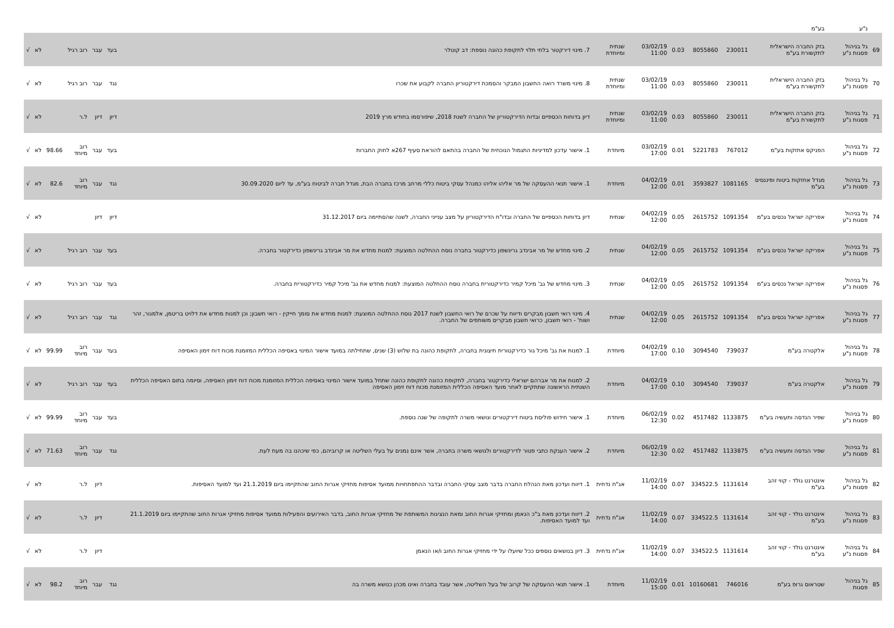| | נ"ע | בע"מ | | | | | | | | | | | | |
| 69 | גל בניהול פסגות נ"ע | בזק החברה הישראלית לתקשורת בע"מ | 230011 | 8055860 | 0.03 | 03/02/19 11:00 | שנתית ומיוחדת | 7. מינוי דירקטור בלתי תלוי לתקופת כהונה נוספת: דב קוטלר | בעד | עבר | רוב רגיל | | לא | √ |
| 70 | גל בניהול פסגות נ"ע | בזק החברה הישראלית לתקשורת בע"מ | 230011 | 8055860 | 0.03 | 03/02/19 11:00 | שנתית ומיוחדת | 8. מינוי משרד רואה החשבון המבקר והסמכת דירקטוריון החברה לקבוע את שכרו | נגד | עבר | רוב רגיל | | לא | √ |
| 71 | גל בניהול פסגות נ"ע | בזק החברה הישראלית לתקשורת בע"מ | 230011 | 8055860 | 0.03 | 03/02/19 11:00 | שנתית ומיוחדת | דיון בדוחות הכספיים ובדוח הדירקטוריון של החברה לשנת 2018, שיפורסמו בחודש מרץ 2019 | דיון | דיון | ל.ר | | לא | √ |
| 72 | גל בניהול פסגות נ"ע | הפניקס אחזקות בע"מ | 767012 | 5221783 | 0.01 | 03/02/19 17:00 | מיוחדת | 1. אישור עדכון למדיניות התגמול הנוכחית של החברה בהתאם להוראת סעיף 267א לחוק החברות | בעד | עבר | רוב מיוחד | 98.66 | לא | √ |
| 73 | גל בניהול פסגות נ"ע | מגדל אחזקות ביטוח ופיננסים בע"מ | 1081165 | 3593827 | 0.01 | 04/02/19 12:00 | מיוחדת | 1. אישור תנאי ההעסקה של מר אליהו אליהו כמנהל עסקי ביטוח כללי מרחב מרכז בחברה הבת, מגדל חברה לביטוח בע"מ, עד ליום 30.09.2020 | נגד | עבר | רוב מיוחד | 82.6 | לא | √ |
| 74 | גל בניהול פסגות נ"ע | אפריקה ישראל נכסים בע"מ | 1091354 | 2615752 | 0.05 | 04/02/19 12:00 | שנתית | דיון בדוחות הכספיים של החברה ובדו"ח הדירקטוריון על מצב ענייני החברה, לשנה שהסתיימה ביום 31.12.2017 | דיון | דיון | | | לא | √ |
| 75 | גל בניהול פסגות נ"ע | אפריקה ישראל נכסים בע"מ | 1091354 | 2615752 | 0.05 | 04/02/19 12:00 | שנתית | 2. מינוי מחדש של מר אבינדב גרינשפון כדירקטור בחברה נוסח ההחלטה המוצעת: למנות מחדש את מר אבינדב גרינשפון כדירקטור בחברה. | בעד | עבר | רוב רגיל | | לא | √ |
| 76 | גל בניהול פסגות נ"ע | אפריקה ישראל נכסים בע"מ | 1091354 | 2615752 | 0.05 | 04/02/19 12:00 | שנתית | 3. מינוי מחדש של גב' מיכל קמיר כדירקטורית בחברה נוסח ההחלטה המוצעת: למנות מחדש את גב' מיכל קמיר כדירקטורית בחברה. | בעד | עבר | רוב רגיל | | לא | √ |
| 77 | גל בניהול פסגות נ"ע | אפריקה ישראל נכסים בע"מ | 1091354 | 2615752 | 0.05 | 04/02/19 12:00 | שנתית | 4. מינוי רואי חשבון מבקרים ודיווח על שכרם של רואי החשבון לשנת 2017 נוסח ההחלטה המוצעת: למנות מחדש את סומך חייקין - רואי חשבון; וכן למנות מחדש את דלויט בריטמן, אלמגור, זהר ושות' - רואי חשבון, כרואי חשבון מבקרים משותפים של החברה. | נגד | עבר | רוב רגיל | | לא | √ |
| 78 | גל בניהול פסגות נ"ע | אלקטרה בע"מ | 739037 | 3094540 | 0.10 | 04/02/19 17:00 | מיוחדת | 1. למנות את גב' מיכל גור כדירקטורית חיצונית בחברה, לתקופת כהונה בת שלוש (3) שנים, שתחילתה במועד אישור המינוי באסיפה הכללית המזומנת מכוח דוח זימון האסיפה | בעד | עבר | רוב מיוחד | 99.99 | לא | √ |
| 79 | גל בניהול פסגות נ"ע | אלקטרה בע"מ | 739037 | 3094540 | 0.10 | 04/02/19 17:00 | מיוחדת | 2. למנות את מר אברהם ישראלי כדירקטור בחברה, לתקופת כהונה לתקופת כהונה שתחל במועד אישור המינוי באסיפה הכללית המזומנת מכוח דוח זימון האסיפה, וסיומה בתום האסיפה הכללית השנתית הראשונה שתתקיים לאחר מועד האסיפה הכללית המזומנת מכוח דוח זימון האסיפה | בעד | עבר | רוב רגיל | | לא | √ |
| 80 | גל בניהול פסגות נ"ע | שפיר הנדסה ותעשיה בע"מ | 1133875 | 4517482 | 0.02 | 06/02/19 12:30 | מיוחדת | 1. אישור חידוש פוליסת ביטוח דירקטורים ונושאי משרה לתקופה של שנה נוספת. | בעד | עבר | רוב מיוחד | 99.99 | לא | √ |
| 81 | גל בניהול פסגות נ"ע | שפיר הנדסה ותעשיה בע"מ | 1133875 | 4517482 | 0.02 | 06/02/19 12:30 | מיוחדת | 2. אישור הענקת כתבי פטור לדירקטורים ולנושאי משרה בחברה, אשר אינם נמנים על בעלי השליטה או קרוביהם, כפי שיכהנו בה מעת לעת. | נגד | עבר | רוב מיוחד | 71.63 | לא | √ |
| 82 | גל בניהול פסגות נ"ע | אינטרנט גולד - קווי זהב בע"מ | 1131614 | 334522.5 | 0.07 | 11/02/19 14:00 | אג"ח נדחית | 1. דיווח ועדכון מאת הנהלת החברה בדבר מצב עסקי החברה ובדבר ההתפתחויות ממועד אסיפות מחזיקי אגרות החוב שהתקיימו ביום 21.1.2019 ועד למועד האסיפות. | | דיון | ל.ר | | לא | √ |
| 83 | גל בניהול פסגות נ"ע | אינטרנט גולד - קווי זהב בע"מ | 1131614 | 334522.5 | 0.07 | 11/02/19 14:00 | אג"ח נדחית | 2. דיווח ועדכון מאת ב"כ הנאמן ומחזיקי אגרות החוב ומאת הנציגות המשותפת של מחזיקי אגרות החוב, בדבר האירועים והפעילות ממועד אסיפות מחזיקי אגרות החוב שהתקיימו ביום 21.1.2019 ועד למועד האסיפות. | | דיון | ל.ר | | לא | √ |
| 84 | גל בניהול פסגות נ"ע | אינטרנט גולד - קווי זהב בע"מ | 1131614 | 334522.5 | 0.07 | 11/02/19 14:00 | אג"ח נדחית | 3. דיון בנושאים נוספים ככל שיועלו על ידי מחזיקי אגרות החוב ו/או הנאמן | | דיון | ל.ר | | לא | √ |
| 85 | גל בניהול פסגות | שטראוס גרופ בע"מ | 746016 | 10160681 | 0.01 | 11/02/19 15:00 | מיוחדת | 1. אישור תנאי ההעסקה של קרוב של בעל השליטה, אשר עובד בחברה ואינו מכהן כנושא משרה בה | נגד | עבר | רוב מיוחד | 98.2 | לא | √ |